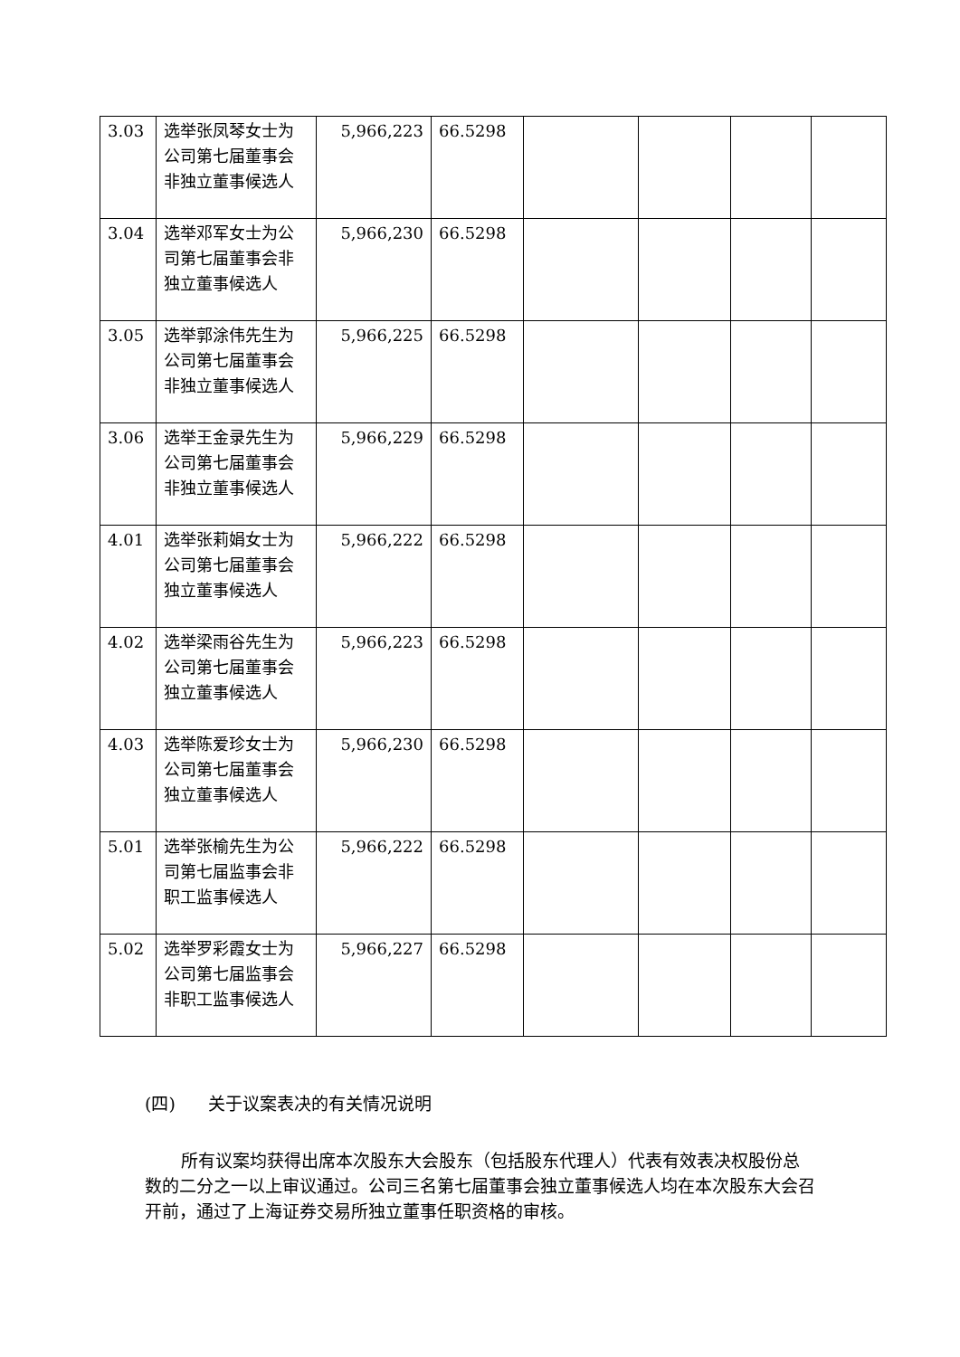| 3.03 | 选举张凤琴女士为公司第七届董事会非独立董事候选人 | 5,966,223 | 66.5298 | | | | |
| 3.04 | 选举邓军女士为公司第七届董事会非独立董事候选人 | 5,966,230 | 66.5298 | | | | |
| 3.05 | 选举郭涂伟先生为公司第七届董事会非独立董事候选人 | 5,966,225 | 66.5298 | | | | |
| 3.06 | 选举王金录先生为公司第七届董事会非独立董事候选人 | 5,966,229 | 66.5298 | | | | |
| 4.01 | 选举张莉娟女士为公司第七届董事会独立董事候选人 | 5,966,222 | 66.5298 | | | | |
| 4.02 | 选举梁雨谷先生为公司第七届董事会独立董事候选人 | 5,966,223 | 66.5298 | | | | |
| 4.03 | 选举陈爱珍女士为公司第七届董事会独立董事候选人 | 5,966,230 | 66.5298 | | | | |
| 5.01 | 选举张榆先生为公司第七届监事会非职工监事候选人 | 5,966,222 | 66.5298 | | | | |
| 5.02 | 选举罗彩霞女士为公司第七届监事会非职工监事候选人 | 5,966,227 | 66.5298 | | | | |
(四) 关于议案表决的有关情况说明
所有议案均获得出席本次股东大会股东（包括股东代理人）代表有效表决权股份总数的二分之一以上审议通过。公司三名第七届董事会独立董事候选人均在本次股东大会召开前，通过了上海证券交易所独立董事任职资格的审核。